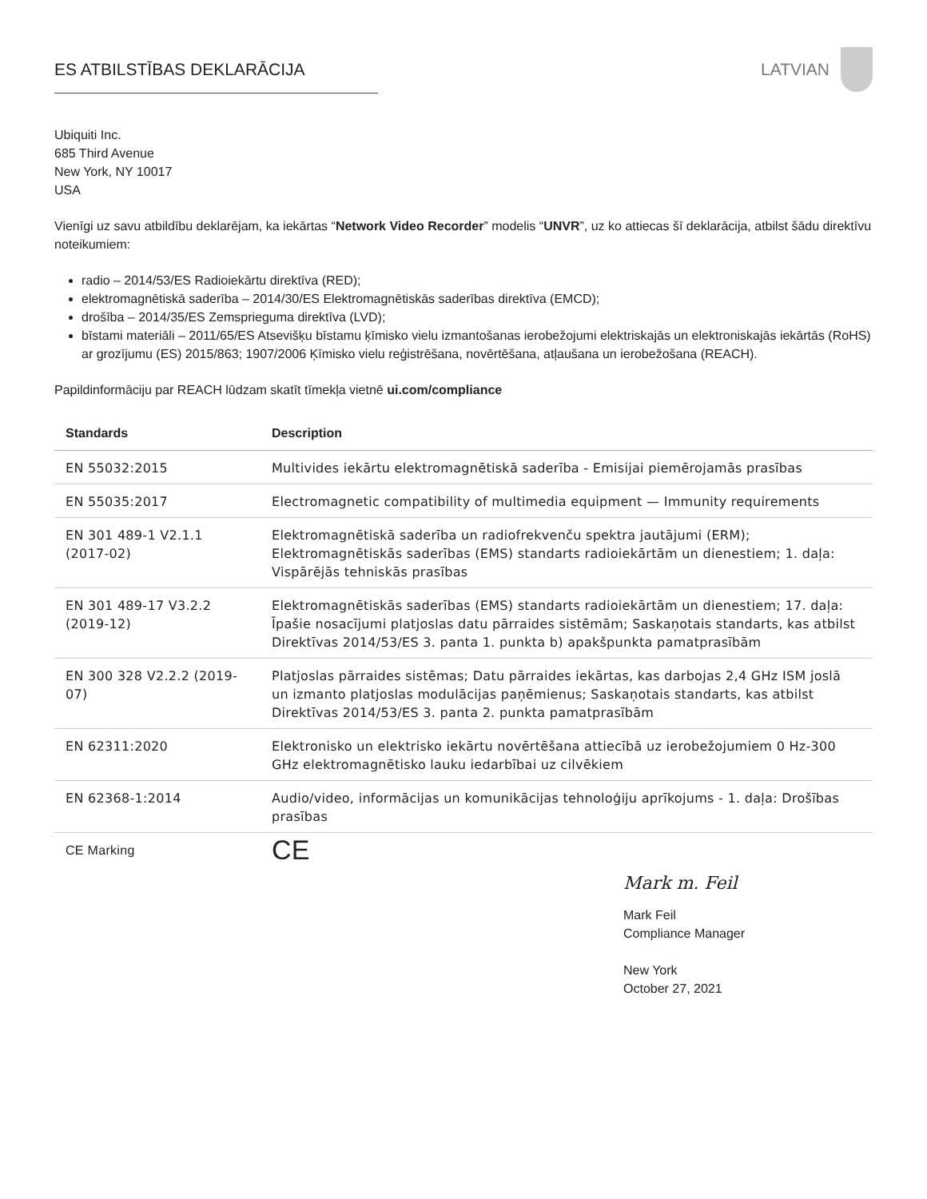ES ATBILSTĪBAS DEKLARĀCIJA LATVIAN
Ubiquiti Inc.
685 Third Avenue
New York, NY 10017
USA
Vienīgi uz savu atbildību deklarējam, ka iekārtas “Network Video Recorder” modelis “UNVR”, uz ko attiecas šī deklarācija, atbilst šādu direktīvu noteikumiem:
radio – 2014/53/ES Radioiekārtu direktīva (RED);
elektromagnētiskā saderība – 2014/30/ES Elektromagnētiskās saderības direktīva (EMCD);
drošība – 2014/35/ES Zemsprieguma direktīva (LVD);
bīstami materiāli – 2011/65/ES Atsevišķu bīstamu ķīmisko vielu izmantošanas ierobežojumi elektriskajās un elektroniskajās iekārtās (RoHS) ar grozījumu (ES) 2015/863; 1907/2006 Ķīmisko vielu reģistrēšana, novērtēšana, atļaušana un ierobežošana (REACH).
Papildinformāciju par REACH lūdzam skatīt tīmekļa vietnē ui.com/compliance
| Standards | Description |
| --- | --- |
| EN 55032:2015 | Multivides iekārtu elektromagnētiskā saderība - Emisijai piemērojamās prasības |
| EN 55035:2017 | Electromagnetic compatibility of multimedia equipment — Immunity requirements |
| EN 301 489-1 V2.1.1 (2017-02) | Elektromagnētiskā saderība un radiofrekvenču spektra jautājumi (ERM); Elektromagnētiskās saderības (EMS) standarts radioiekārtām un dienestiem; 1. daļa: Vispārējās tehniskās prasības |
| EN 301 489-17 V3.2.2 (2019-12) | Elektromagnētiskās saderības (EMS) standarts radioiekārtām un dienestiem; 17. daļa: Īpašie nosacījumi platjoslas datu pārraides sistēmām; Saskaņotais standarts, kas atbilst Direktīvas 2014/53/ES 3. panta 1. punkta b) apakšpunkta pamatprasībām |
| EN 300 328 V2.2.2 (2019-07) | Platjoslas pārraides sistēmas; Datu pārraides iekārtas, kas darbojas 2,4 GHz ISM joslā un izmanto platjoslas modulācijas paņēmienus; Saskaņotais standarts, kas atbilst Direktīvas 2014/53/ES 3. panta 2. punkta pamatprasībām |
| EN 62311:2020 | Elektronisko un elektrisko iekārtu novērtēšana attiecībā uz ierobežojumiem 0 Hz-300 GHz elektromagnētisko lauku iedarbībai uz cilvēkiem |
| EN 62368-1:2014 | Audio/video, informācijas un komunikācijas tehnoloģiju aprīkojums - 1. daļa: Drošības prasības |
| CE Marking | CE |
Mark m. Feil
Mark Feil
Compliance Manager
New York
October 27, 2021